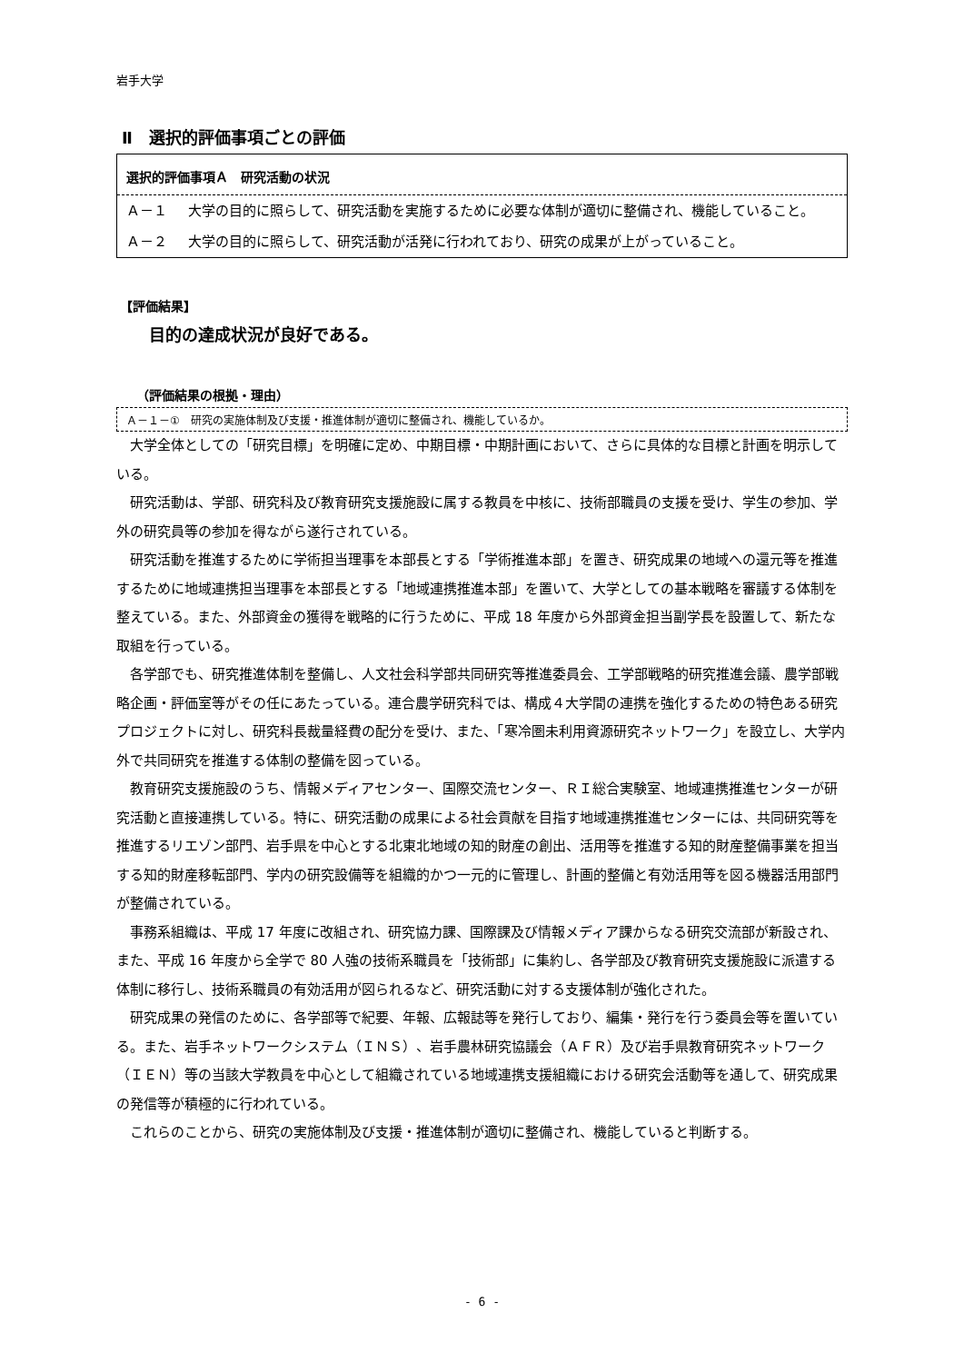岩手大学
Ⅱ　選択的評価事項ごとの評価
選択的評価事項Ａ　研究活動の状況
Ａ－１ 大学の目的に照らして、研究活動を実施するために必要な体制が適切に整備され、機能していること。
Ａ－２ 大学の目的に照らして、研究活動が活発に行われており、研究の成果が上がっていること。
【評価結果】
目的の達成状況が良好である。
（評価結果の根拠・理由）
Ａ－１－①　研究の実施体制及び支援・推進体制が適切に整備され、機能しているか。
大学全体としての「研究目標」を明確に定め、中期目標・中期計画において、さらに具体的な目標と計画を明示している。
研究活動は、学部、研究科及び教育研究支援施設に属する教員を中核に、技術部職員の支援を受け、学生の参加、学外の研究員等の参加を得ながら遂行されている。
研究活動を推進するために学術担当理事を本部長とする「学術推進本部」を置き、研究成果の地域への還元等を推進するために地域連携担当理事を本部長とする「地域連携推進本部」を置いて、大学としての基本戦略を審議する体制を整えている。また、外部資金の獲得を戦略的に行うために、平成 18 年度から外部資金担当副学長を設置して、新たな取組を行っている。
各学部でも、研究推進体制を整備し、人文社会科学部共同研究等推進委員会、工学部戦略的研究推進会議、農学部戦略企画・評価室等がその任にあたっている。連合農学研究科では、構成４大学間の連携を強化するための特色ある研究プロジェクトに対し、研究科長裁量経費の配分を受け、また、「寒冷圏未利用資源研究ネットワーク」を設立し、大学内外で共同研究を推進する体制の整備を図っている。
教育研究支援施設のうち、情報メディアセンター、国際交流センター、ＲＩ総合実験室、地域連携推進センターが研究活動と直接連携している。特に、研究活動の成果による社会貢献を目指す地域連携推進センターには、共同研究等を推進するリエゾン部門、岩手県を中心とする北東北地域の知的財産の創出、活用等を推進する知的財産整備事業を担当する知的財産移転部門、学内の研究設備等を組織的かつ一元的に管理し、計画的整備と有効活用等を図る機器活用部門が整備されている。
事務系組織は、平成 17 年度に改組され、研究協力課、国際課及び情報メディア課からなる研究交流部が新設され、また、平成 16 年度から全学で 80 人強の技術系職員を「技術部」に集約し、各学部及び教育研究支援施設に派遣する体制に移行し、技術系職員の有効活用が図られるなど、研究活動に対する支援体制が強化された。
研究成果の発信のために、各学部等で紀要、年報、広報誌等を発行しており、編集・発行を行う委員会等を置いている。また、岩手ネットワークシステム（ＩＮＳ）、岩手農林研究協議会（ＡＦＲ）及び岩手県教育研究ネットワーク（ＩＥＮ）等の当該大学教員を中心として組織されている地域連携支援組織における研究会活動等を通して、研究成果の発信等が積極的に行われている。
これらのことから、研究の実施体制及び支援・推進体制が適切に整備され、機能していると判断する。
- 6 -